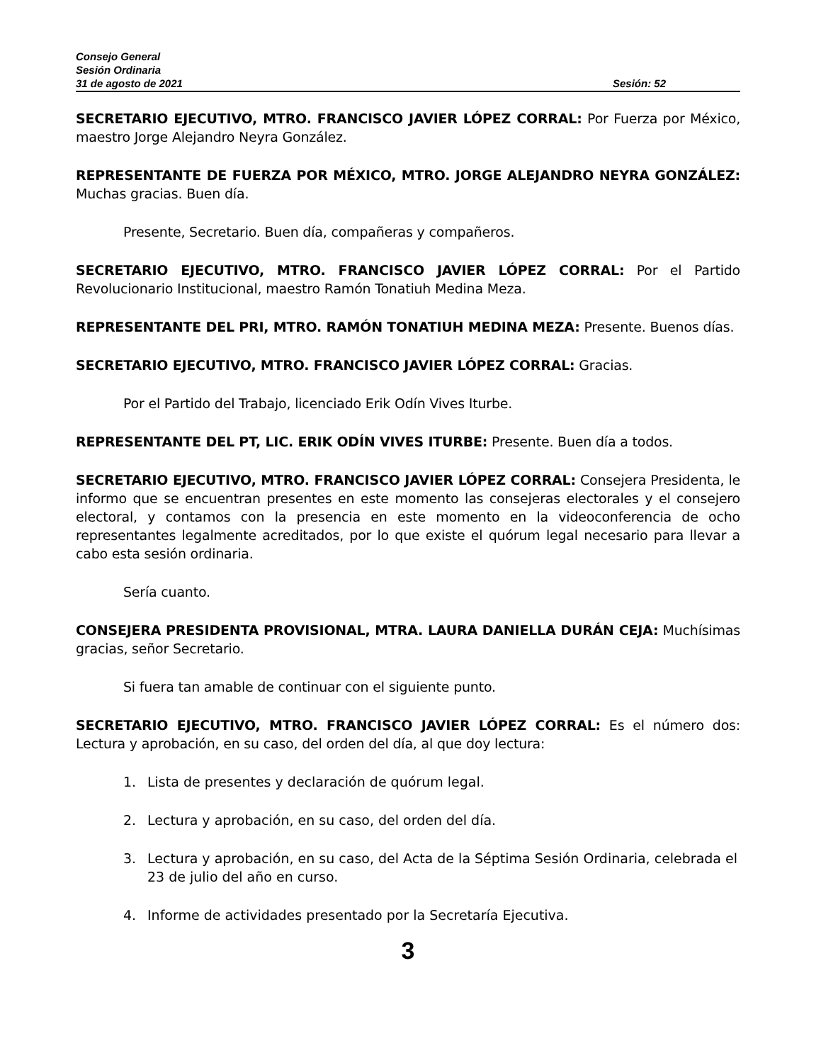Consejo General
Sesión Ordinaria
31 de agosto de 2021 Sesión: 52
SECRETARIO EJECUTIVO, MTRO. FRANCISCO JAVIER LÓPEZ CORRAL: Por Fuerza por México, maestro Jorge Alejandro Neyra González.
REPRESENTANTE DE FUERZA POR MÉXICO, MTRO. JORGE ALEJANDRO NEYRA GONZÁLEZ: Muchas gracias. Buen día.
Presente, Secretario. Buen día, compañeras y compañeros.
SECRETARIO EJECUTIVO, MTRO. FRANCISCO JAVIER LÓPEZ CORRAL: Por el Partido Revolucionario Institucional, maestro Ramón Tonatiuh Medina Meza.
REPRESENTANTE DEL PRI, MTRO. RAMÓN TONATIUH MEDINA MEZA: Presente. Buenos días.
SECRETARIO EJECUTIVO, MTRO. FRANCISCO JAVIER LÓPEZ CORRAL: Gracias.
Por el Partido del Trabajo, licenciado Erik Odín Vives Iturbe.
REPRESENTANTE DEL PT, LIC. ERIK ODÍN VIVES ITURBE: Presente. Buen día a todos.
SECRETARIO EJECUTIVO, MTRO. FRANCISCO JAVIER LÓPEZ CORRAL: Consejera Presidenta, le informo que se encuentran presentes en este momento las consejeras electorales y el consejero electoral, y contamos con la presencia en este momento en la videoconferencia de ocho representantes legalmente acreditados, por lo que existe el quórum legal necesario para llevar a cabo esta sesión ordinaria.
Sería cuanto.
CONSEJERA PRESIDENTA PROVISIONAL, MTRA. LAURA DANIELLA DURÁN CEJA: Muchísimas gracias, señor Secretario.
Si fuera tan amable de continuar con el siguiente punto.
SECRETARIO EJECUTIVO, MTRO. FRANCISCO JAVIER LÓPEZ CORRAL: Es el número dos: Lectura y aprobación, en su caso, del orden del día, al que doy lectura:
1. Lista de presentes y declaración de quórum legal.
2. Lectura y aprobación, en su caso, del orden del día.
3. Lectura y aprobación, en su caso, del Acta de la Séptima Sesión Ordinaria, celebrada el 23 de julio del año en curso.
4. Informe de actividades presentado por la Secretaría Ejecutiva.
3